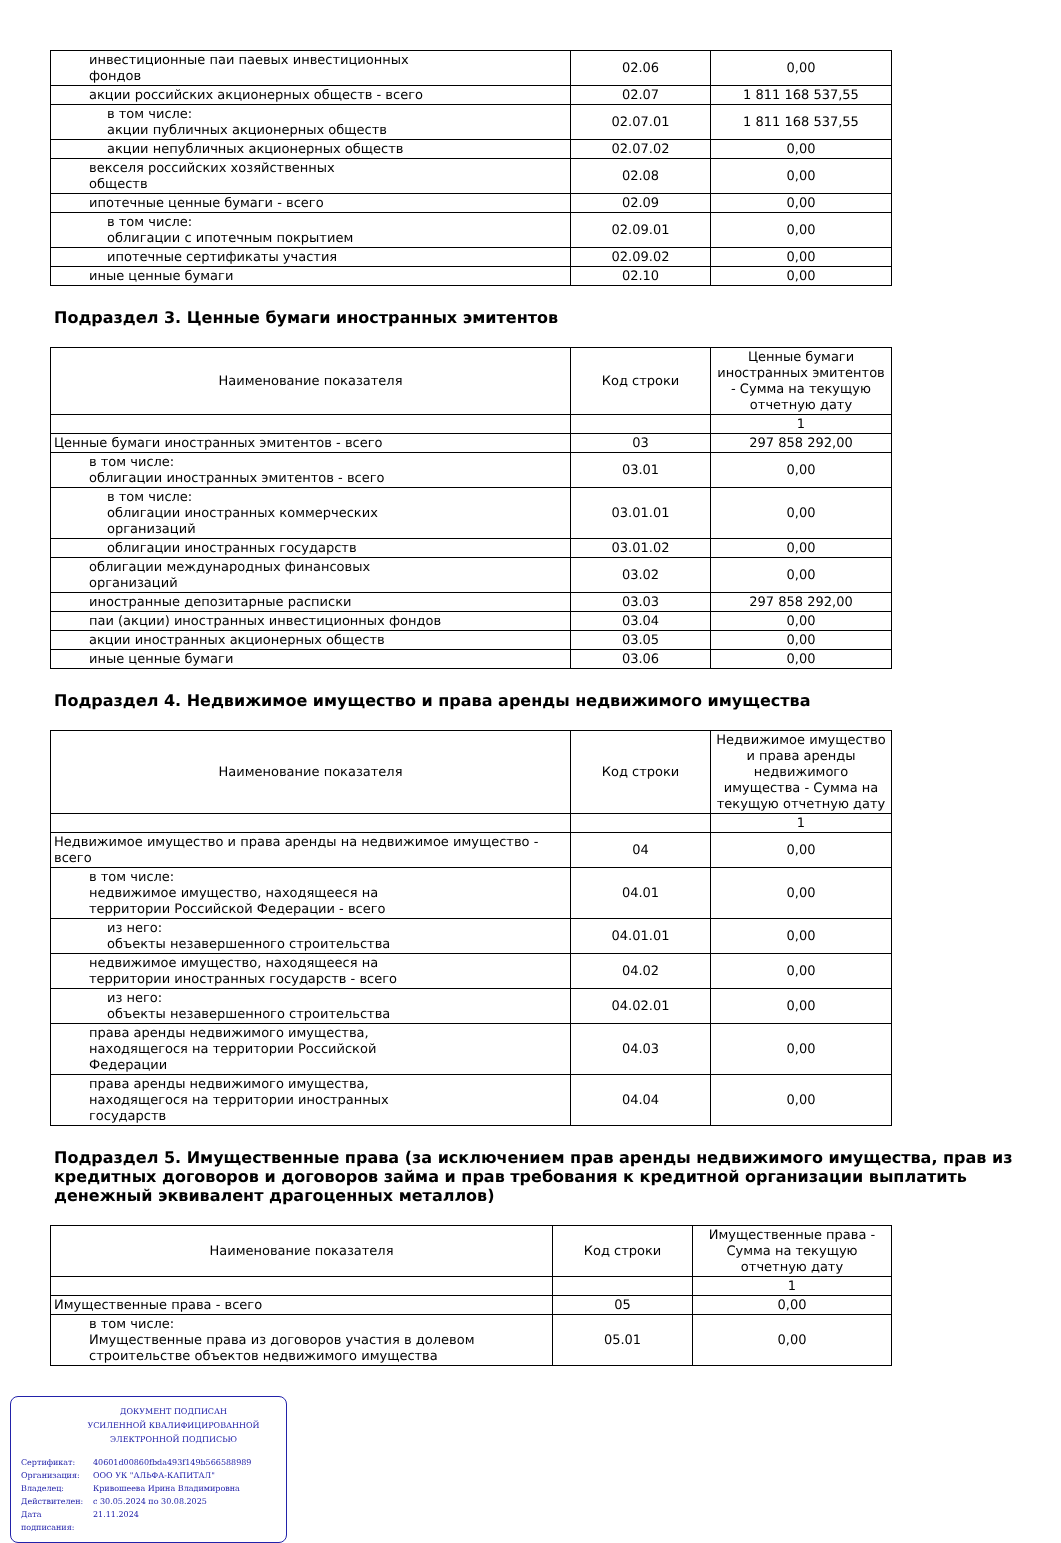| инвестиционные паи паевых инвестиционных фондов | 02.06 | 0,00 |
| акции российских акционерных обществ - всего | 02.07 | 1 811 168 537,55 |
| в том числе: акции публичных акционерных обществ | 02.07.01 | 1 811 168 537,55 |
| акции непубличных акционерных обществ | 02.07.02 | 0,00 |
| векселя российских хозяйственных обществ | 02.08 | 0,00 |
| ипотечные ценные бумаги - всего | 02.09 | 0,00 |
| в том числе: облигации с ипотечным покрытием | 02.09.01 | 0,00 |
| ипотечные сертификаты участия | 02.09.02 | 0,00 |
| иные ценные бумаги | 02.10 | 0,00 |
Подраздел 3. Ценные бумаги иностранных эмитентов
| Наименование показателя | Код строки | Ценные бумаги иностранных эмитентов - Сумма на текущую отчетную дату |
| --- | --- | --- |
| | | 1 |
| Ценные бумаги иностранных эмитентов - всего | 03 | 297 858 292,00 |
| в том числе: облигации иностранных эмитентов - всего | 03.01 | 0,00 |
| в том числе: облигации иностранных коммерческих организаций | 03.01.01 | 0,00 |
| облигации иностранных государств | 03.01.02 | 0,00 |
| облигации международных финансовых организаций | 03.02 | 0,00 |
| иностранные депозитарные расписки | 03.03 | 297 858 292,00 |
| паи (акции) иностранных инвестиционных фондов | 03.04 | 0,00 |
| акции иностранных акционерных обществ | 03.05 | 0,00 |
| иные ценные бумаги | 03.06 | 0,00 |
Подраздел 4. Недвижимое имущество и права аренды недвижимого имущества
| Наименование показателя | Код строки | Недвижимое имущество и права аренды недвижимого имущества - Сумма на текущую отчетную дату |
| --- | --- | --- |
| | | 1 |
| Недвижимое имущество и права аренды на недвижимое имущество - всего | 04 | 0,00 |
| в том числе: недвижимое имущество, находящееся на территории Российской Федерации - всего | 04.01 | 0,00 |
| из него: объекты незавершенного строительства | 04.01.01 | 0,00 |
| недвижимое имущество, находящееся на территории иностранных государств - всего | 04.02 | 0,00 |
| из него: объекты незавершенного строительства | 04.02.01 | 0,00 |
| права аренды недвижимого имущества, находящегося на территории Российской Федерации | 04.03 | 0,00 |
| права аренды недвижимого имущества, находящегося на территории иностранных государств | 04.04 | 0,00 |
Подраздел 5. Имущественные права (за исключением прав аренды недвижимого имущества, прав из кредитных договоров и договоров займа и прав требования к кредитной организации выплатить денежный эквивалент драгоценных металлов)
| Наименование показателя | Код строки | Имущественные права - Сумма на текущую отчетную дату |
| --- | --- | --- |
| | | 1 |
| Имущественные права - всего | 05 | 0,00 |
| в том числе: Имущественные права из договоров участия в долевом строительстве объектов недвижимого имущества | 05.01 | 0,00 |
ДОКУМЕНТ ПОДПИСАН
УСИЛЕННОЙ КВАЛИФИЦИРОВАННОЙ
ЭЛЕКТРОННОЙ ПОДПИСЬЮ
Сертификат: 40601d00860fbda493f149b566588989
Организация: ООО УК "АЛЬФА-КАПИТАЛ"
Владелец: Кривошеева Ирина Владимировна
Действителен: с 30.05.2024 по 30.08.2025
Дата подписания: 21.11.2024